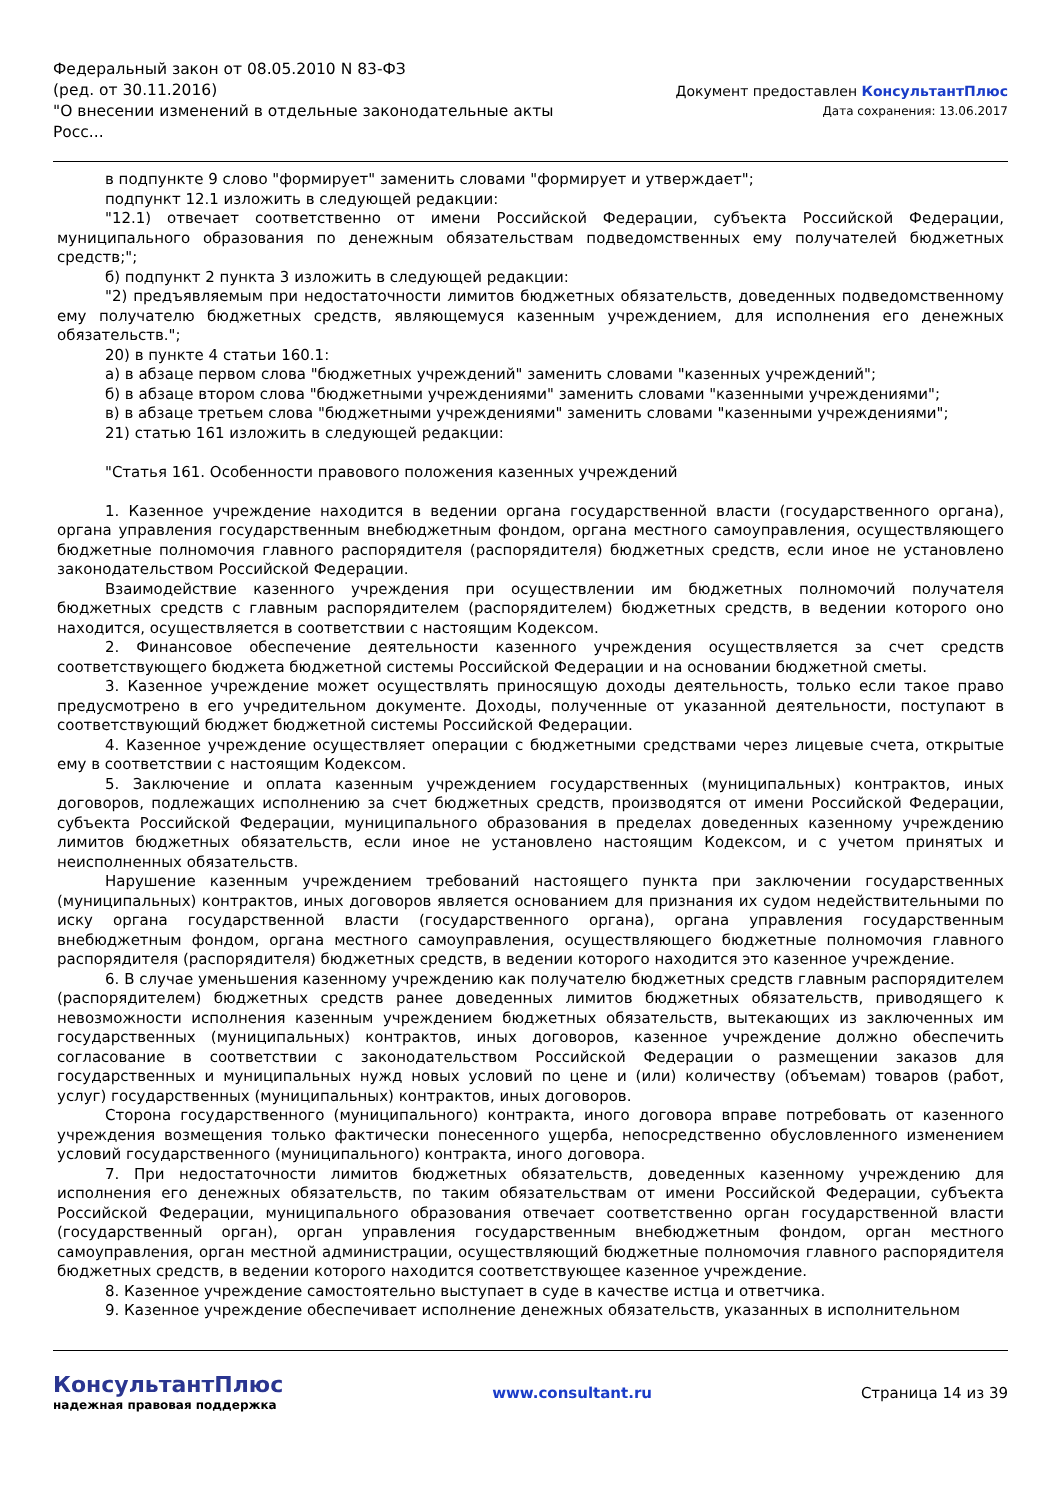Федеральный закон от 08.05.2010 N 83-ФЗ
(ред. от 30.11.2016)
"О внесении изменений в отдельные законодательные акты Росс...
Документ предоставлен КонсультантПлюс
Дата сохранения: 13.06.2017
в подпункте 9 слово "формирует" заменить словами "формирует и утверждает";
подпункт 12.1 изложить в следующей редакции:
"12.1) отвечает соответственно от имени Российской Федерации, субъекта Российской Федерации, муниципального образования по денежным обязательствам подведомственных ему получателей бюджетных средств;";
б) подпункт 2 пункта 3 изложить в следующей редакции:
"2) предъявляемым при недостаточности лимитов бюджетных обязательств, доведенных подведомственному ему получателю бюджетных средств, являющемуся казенным учреждением, для исполнения его денежных обязательств.";
20) в пункте 4 статьи 160.1:
а) в абзаце первом слова "бюджетных учреждений" заменить словами "казенных учреждений";
б) в абзаце втором слова "бюджетными учреждениями" заменить словами "казенными учреждениями";
в) в абзаце третьем слова "бюджетными учреждениями" заменить словами "казенными учреждениями";
21) статью 161 изложить в следующей редакции:
"Статья 161. Особенности правового положения казенных учреждений
1. Казенное учреждение находится в ведении органа государственной власти (государственного органа), органа управления государственным внебюджетным фондом, органа местного самоуправления, осуществляющего бюджетные полномочия главного распорядителя (распорядителя) бюджетных средств, если иное не установлено законодательством Российской Федерации.
Взаимодействие казенного учреждения при осуществлении им бюджетных полномочий получателя бюджетных средств с главным распорядителем (распорядителем) бюджетных средств, в ведении которого оно находится, осуществляется в соответствии с настоящим Кодексом.
2. Финансовое обеспечение деятельности казенного учреждения осуществляется за счет средств соответствующего бюджета бюджетной системы Российской Федерации и на основании бюджетной сметы.
3. Казенное учреждение может осуществлять приносящую доходы деятельность, только если такое право предусмотрено в его учредительном документе. Доходы, полученные от указанной деятельности, поступают в соответствующий бюджет бюджетной системы Российской Федерации.
4. Казенное учреждение осуществляет операции с бюджетными средствами через лицевые счета, открытые ему в соответствии с настоящим Кодексом.
5. Заключение и оплата казенным учреждением государственных (муниципальных) контрактов, иных договоров, подлежащих исполнению за счет бюджетных средств, производятся от имени Российской Федерации, субъекта Российской Федерации, муниципального образования в пределах доведенных казенному учреждению лимитов бюджетных обязательств, если иное не установлено настоящим Кодексом, и с учетом принятых и неисполненных обязательств.
Нарушение казенным учреждением требований настоящего пункта при заключении государственных (муниципальных) контрактов, иных договоров является основанием для признания их судом недействительными по иску органа государственной власти (государственного органа), органа управления государственным внебюджетным фондом, органа местного самоуправления, осуществляющего бюджетные полномочия главного распорядителя (распорядителя) бюджетных средств, в ведении которого находится это казенное учреждение.
6. В случае уменьшения казенному учреждению как получателю бюджетных средств главным распорядителем (распорядителем) бюджетных средств ранее доведенных лимитов бюджетных обязательств, приводящего к невозможности исполнения казенным учреждением бюджетных обязательств, вытекающих из заключенных им государственных (муниципальных) контрактов, иных договоров, казенное учреждение должно обеспечить согласование в соответствии с законодательством Российской Федерации о размещении заказов для государственных и муниципальных нужд новых условий по цене и (или) количеству (объемам) товаров (работ, услуг) государственных (муниципальных) контрактов, иных договоров.
Сторона государственного (муниципального) контракта, иного договора вправе потребовать от казенного учреждения возмещения только фактически понесенного ущерба, непосредственно обусловленного изменением условий государственного (муниципального) контракта, иного договора.
7. При недостаточности лимитов бюджетных обязательств, доведенных казенному учреждению для исполнения его денежных обязательств, по таким обязательствам от имени Российской Федерации, субъекта Российской Федерации, муниципального образования отвечает соответственно орган государственной власти (государственный орган), орган управления государственным внебюджетным фондом, орган местного самоуправления, орган местной администрации, осуществляющий бюджетные полномочия главного распорядителя бюджетных средств, в ведении которого находится соответствующее казенное учреждение.
8. Казенное учреждение самостоятельно выступает в суде в качестве истца и ответчика.
9. Казенное учреждение обеспечивает исполнение денежных обязательств, указанных в исполнительном
КонсультантПлюс
надежная правовая поддержка
www.consultant.ru Страница 14 из 39